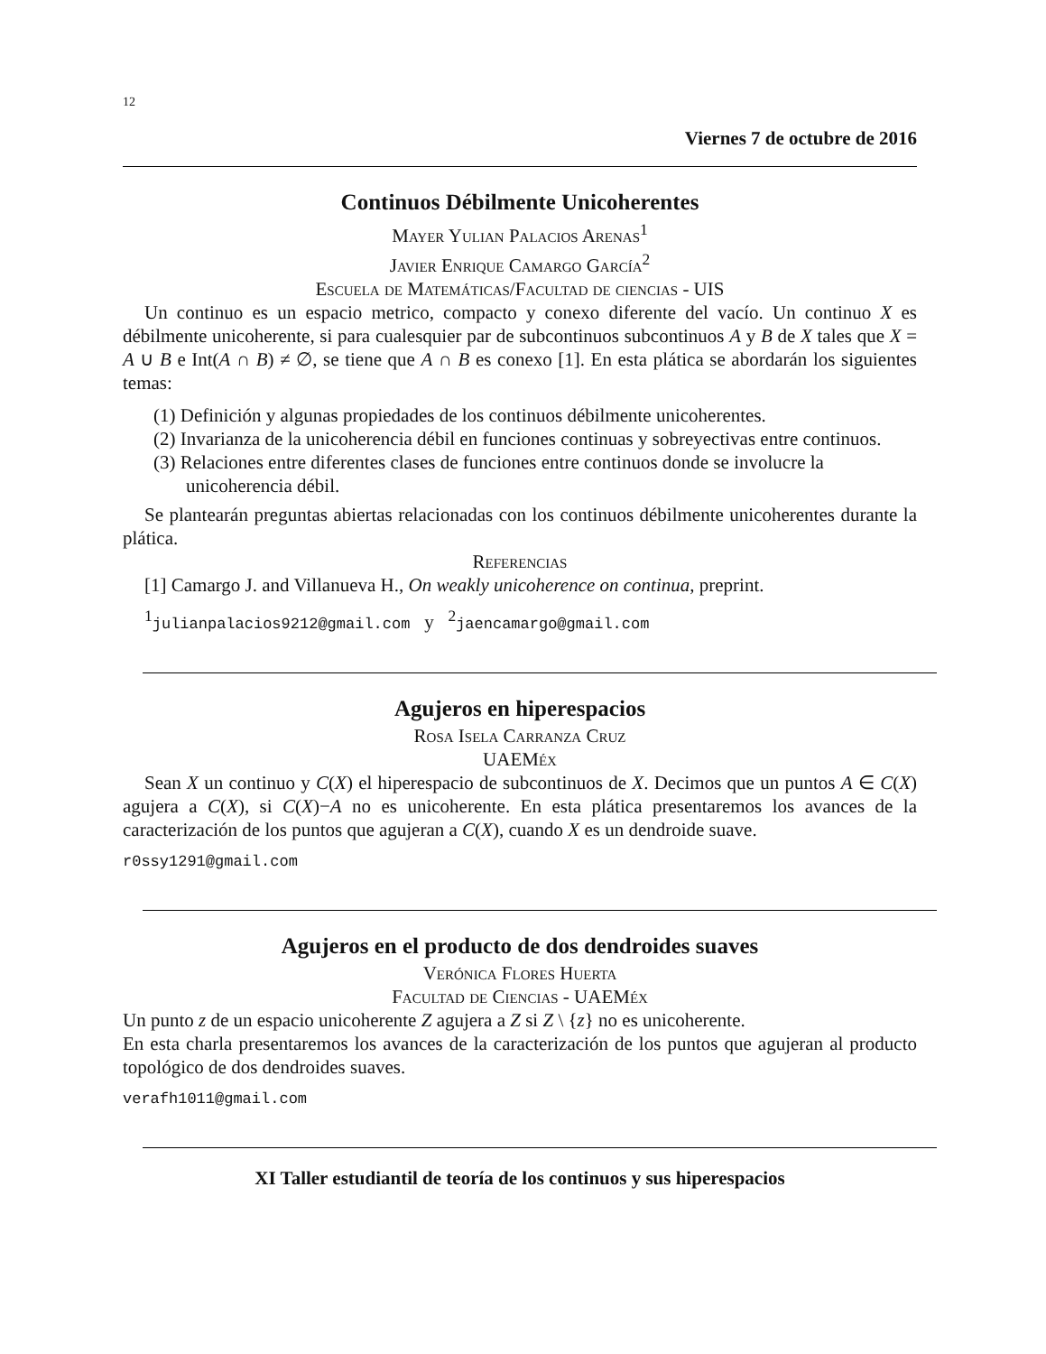12
Viernes 7 de octubre de 2016
Continuos Débilmente Unicoherentes
Mayer Yulian Palacios Arenas<sup>1</sup>
Javier Enrique Camargo García<sup>2</sup>
Escuela de Matemáticas/Facultad de ciencias - UIS
Un continuo es un espacio metrico, compacto y conexo diferente del vacío. Un continuo X es débilmente unicoherente, si para cualesquier par de subcontinuos subcontinuos A y B de X tales que X = A ∪ B e Int(A ∩ B) ≠ ∅, se tiene que A ∩ B es conexo [1]. En esta plática se abordarán los siguientes temas:
(1) Definición y algunas propiedades de los continuos débilmente unicoherentes.
(2) Invarianza de la unicoherencia débil en funciones continuas y sobreyectivas entre continuos.
(3) Relaciones entre diferentes clases de funciones entre continuos donde se involucre la unicoherencia débil.
Se plantearán preguntas abiertas relacionadas con los continuos débilmente unicoherentes durante la plática.
Referencias
[1] Camargo J. and Villanueva H., On weakly unicoherence on continua, preprint.
<sup>1</sup> julianpalacios9212@gmail.com y <sup>2</sup>jaencamargo@gmail.com
Agujeros en hiperespacios
Rosa Isela Carranza Cruz
UAEMéx
Sean X un continuo y C(X) el hiperespacio de subcontinuos de X. Decimos que un puntos A ∈ C(X) agujera a C(X), si C(X)−A no es unicoherente. En esta plática presentaremos los avances de la caracterización de los puntos que agujeran a C(X), cuando X es un dendroide suave.
r0ssy1291@gmail.com
Agujeros en el producto de dos dendroides suaves
Verónica Flores Huerta
Facultad de Ciencias - UAEMéx
Un punto z de un espacio unicoherente Z agujera a Z si Z \ {z} no es unicoherente.
En esta charla presentaremos los avances de la caracterización de los puntos que agujeran al producto topológico de dos dendroides suaves.
verafh1011@gmail.com
XI Taller estudiantil de teoría de los continuos y sus hiperespacios